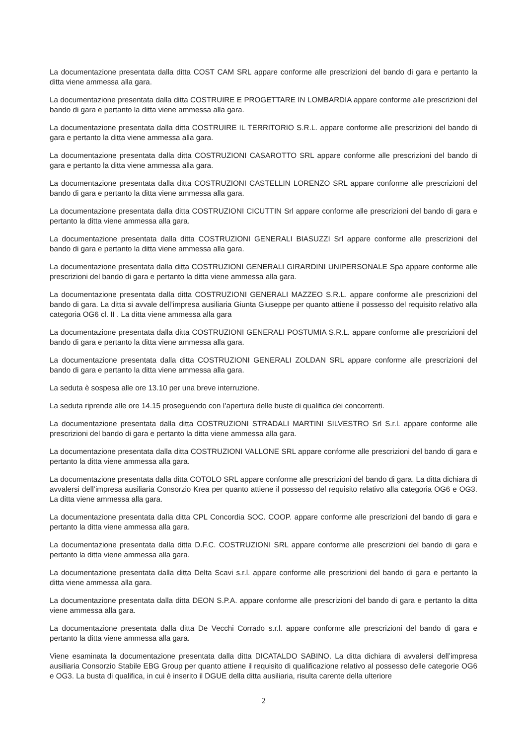La documentazione presentata dalla ditta COST CAM SRL appare conforme alle prescrizioni del bando di gara e pertanto la ditta viene ammessa alla gara.
La documentazione presentata dalla ditta COSTRUIRE E PROGETTARE IN LOMBARDIA appare conforme alle prescrizioni del bando di gara e pertanto la ditta viene ammessa alla gara.
La documentazione presentata dalla ditta COSTRUIRE IL TERRITORIO S.R.L. appare conforme alle prescrizioni del bando di gara e pertanto la ditta viene ammessa alla gara.
La documentazione presentata dalla ditta COSTRUZIONI CASAROTTO SRL appare conforme alle prescrizioni del bando di gara e pertanto la ditta viene ammessa alla gara.
La documentazione presentata dalla ditta COSTRUZIONI CASTELLIN LORENZO SRL appare conforme alle prescrizioni del bando di gara e pertanto la ditta viene ammessa alla gara.
La documentazione presentata dalla ditta COSTRUZIONI CICUTTIN Srl appare conforme alle prescrizioni del bando di gara e pertanto la ditta viene ammessa alla gara.
La documentazione presentata dalla ditta COSTRUZIONI GENERALI BIASUZZI Srl appare conforme alle prescrizioni del bando di gara e pertanto la ditta viene ammessa alla gara.
La documentazione presentata dalla ditta COSTRUZIONI GENERALI GIRARDINI UNIPERSONALE Spa appare conforme alle prescrizioni del bando di gara e pertanto la ditta viene ammessa alla gara.
La documentazione presentata dalla ditta COSTRUZIONI GENERALI MAZZEO S.R.L. appare conforme alle prescrizioni del bando di gara. La ditta si avvale dell’impresa ausiliaria Giunta Giuseppe per quanto attiene il possesso del requisito relativo alla categoria OG6 cl. II . La ditta viene ammessa alla gara
La documentazione presentata dalla ditta COSTRUZIONI GENERALI POSTUMIA S.R.L. appare conforme alle prescrizioni del bando di gara e pertanto la ditta viene ammessa alla gara.
La documentazione presentata dalla ditta COSTRUZIONI GENERALI ZOLDAN SRL appare conforme alle prescrizioni del bando di gara e pertanto la ditta viene ammessa alla gara.
La seduta è sospesa alle ore 13.10 per una breve interruzione.
La seduta riprende alle ore 14.15 proseguendo con l’apertura delle buste di qualifica dei concorrenti.
La documentazione presentata dalla ditta COSTRUZIONI STRADALI MARTINI SILVESTRO Srl S.r.l. appare conforme alle prescrizioni del bando di gara e pertanto la ditta viene ammessa alla gara.
La documentazione presentata dalla ditta COSTRUZIONI VALLONE SRL appare conforme alle prescrizioni del bando di gara e pertanto la ditta viene ammessa alla gara.
La documentazione presentata dalla ditta COTOLO SRL appare conforme alle prescrizioni del bando di gara. La ditta dichiara di avvalersi dell’impresa ausiliaria Consorzio Krea per quanto attiene il possesso del requisito relativo alla categoria OG6 e OG3. La ditta viene ammessa alla gara.
La documentazione presentata dalla ditta CPL Concordia SOC. COOP. appare conforme alle prescrizioni del bando di gara e pertanto la ditta viene ammessa alla gara.
La documentazione presentata dalla ditta D.F.C. COSTRUZIONI SRL appare conforme alle prescrizioni del bando di gara e pertanto la ditta viene ammessa alla gara.
La documentazione presentata dalla ditta Delta Scavi s.r.l. appare conforme alle prescrizioni del bando di gara e pertanto la ditta viene ammessa alla gara.
La documentazione presentata dalla ditta DEON S.P.A. appare conforme alle prescrizioni del bando di gara e pertanto la ditta viene ammessa alla gara.
La documentazione presentata dalla ditta De Vecchi Corrado s.r.l. appare conforme alle prescrizioni del bando di gara e pertanto la ditta viene ammessa alla gara.
Viene esaminata la documentazione presentata dalla ditta DICATALDO SABINO. La ditta dichiara di avvalersi dell’impresa ausiliaria Consorzio Stabile EBG Group per quanto attiene il requisito di qualificazione relativo al possesso delle categorie OG6 e OG3. La busta di qualifica, in cui è inserito il DGUE della ditta ausiliaria, risulta carente della ulteriore
2